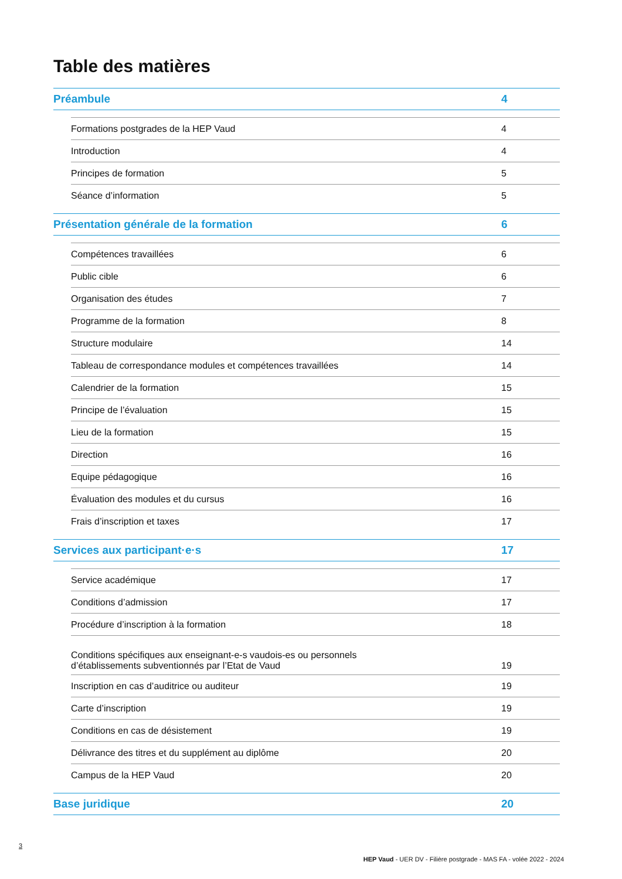Table des matières
Préambule 4
Formations postgrades de la HEP Vaud 4
Introduction 4
Principes de formation 5
Séance d’information 5
Présentation générale de la formation 6
Compétences travaillées 6
Public cible 6
Organisation des études 7
Programme de la formation 8
Structure modulaire 14
Tableau de correspondance modules et compétences travaillées 14
Calendrier de la formation 15
Principe de l’évaluation 15
Lieu de la formation 15
Direction 16
Equipe pédagogique 16
Évaluation des modules et du cursus 16
Frais d’inscription et taxes 17
Services aux participant·e·s 17
Service académique 17
Conditions d’admission 17
Procédure d’inscription à la formation 18
Conditions spécifiques aux enseignant-e-s vaudois-es ou personnels
d’établissements subventionnés par l’Etat de Vaud 19
Inscription en cas d’auditrice ou auditeur 19
Carte d’inscription 19
Conditions en cas de désistement 19
Délivrance des titres et du supplément au diplôme 20
Campus de la HEP Vaud 20
Base juridique 20
3
HEP Vaud - UER DV - Filière postgrade - MAS FA - volée 2022 - 2024